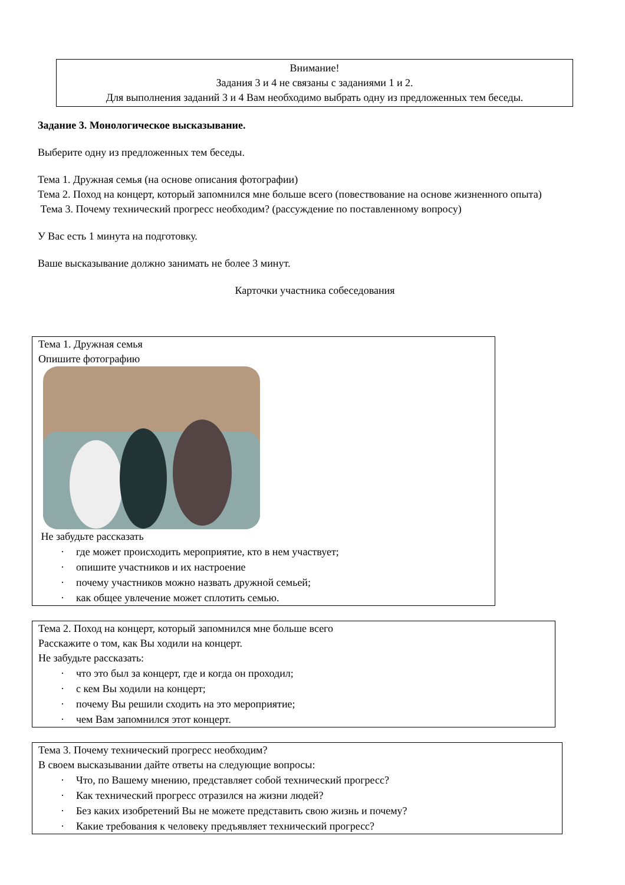Внимание!
Задания 3 и 4 не связаны с заданиями 1 и 2.
Для выполнения заданий 3 и 4 Вам необходимо выбрать одну из предложенных тем беседы.
Задание 3. Монологическое высказывание.
Выберите одну из предложенных тем беседы.
Тема 1. Дружная семья (на основе описания фотографии)
Тема 2. Поход на концерт, который запомнился мне больше всего (повествование на основе жизнен­ного опыта)
Тема 3. Почему технический прогресс необходим? (рассуждение по поставленному вопросу)
У Вас есть 1 минута на подготовку.
Ваше высказывание должно занимать не более 3 минут.
Карточки участника собеседования
Тема 1. Дружная семья
Опишите фотографию
Не забудьте рассказать
· где может происходить мероприятие, кто в нем участвует;
· опишите участников и их настроение
· почему участников можно назвать дружной семьей;
· как общее увлечение может сплотить семью.
Тема 2. Поход на концерт, который запомнился мне больше всего
Расскажите о том, как Вы ходили на концерт.
Не забудьте рассказать:
· что это был за концерт, где и когда он проходил;
· с кем Вы ходили на концерт;
· почему Вы решили сходить на это мероприятие;
· чем Вам запомнился этот концерт.
Тема 3. Почему технический прогресс необходим?
В своем высказывании дайте ответы на следующие вопросы:
· Что, по Вашему мнению, представляет собой технический прогресс?
· Как технический прогресс отразился на жизни людей?
· Без каких изобретений Вы не можете представить свою жизнь и почему?
· Какие требования к человеку предъявляет технический прогресс?